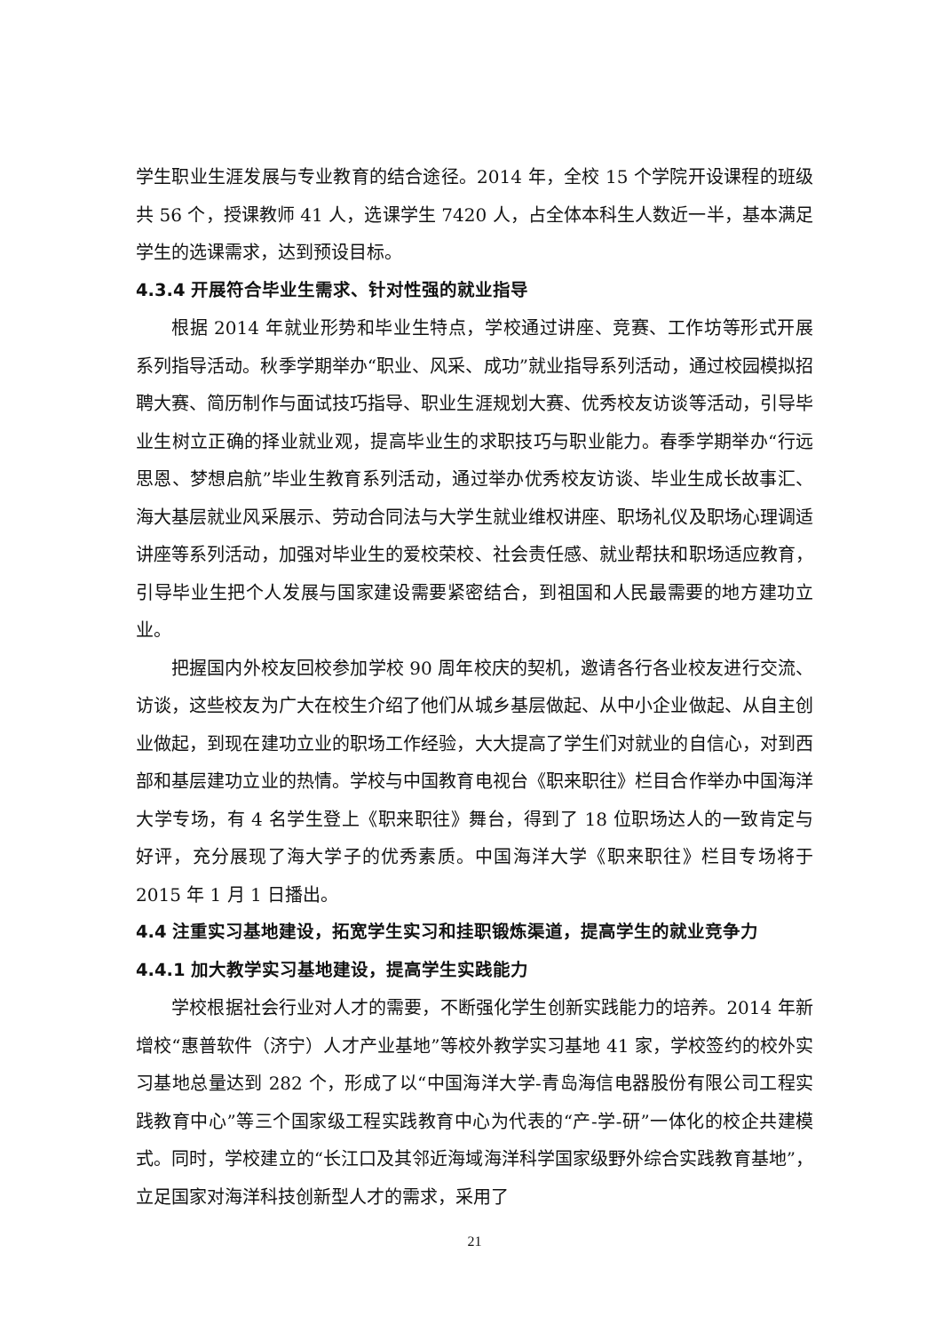学生职业生涯发展与专业教育的结合途径。2014 年，全校 15 个学院开设课程的班级共 56 个，授课教师 41 人，选课学生 7420 人，占全体本科生人数近一半，基本满足学生的选课需求，达到预设目标。
4.3.4 开展符合毕业生需求、针对性强的就业指导
根据 2014 年就业形势和毕业生特点，学校通过讲座、竞赛、工作坊等形式开展系列指导活动。秋季学期举办“职业、风采、成功”就业指导系列活动，通过校园模拟招聘大赛、简历制作与面试技巧指导、职业生涯规划大赛、优秀校友访谈等活动，引导毕业生树立正确的择业就业观，提高毕业生的求职技巧与职业能力。春季学期举办“行远思恩、梦想启航”毕业生教育系列活动，通过举办优秀校友访谈、毕业生成长故事汇、海大基层就业风采展示、劳动合同法与大学生就业维权讲座、职场礼仪及职场心理调适讲座等系列活动，加强对毕业生的爱校荣校、社会责任感、就业帮扶和职场适应教育，引导毕业生把个人发展与国家建设需要紧密结合，到祖国和人民最需要的地方建功立业。
把握国内外校友回校参加学校 90 周年校庆的契机，邀请各行各业校友进行交流、访谈，这些校友为广大在校生介绍了他们从城乡基层做起、从中小企业做起、从自主创业做起，到现在建功立业的职场工作经验，大大提高了学生们对就业的自信心，对到西部和基层建功立业的热情。学校与中国教育电视台《职来职往》栏目合作举办中国海洋大学专场，有 4 名学生登上《职来职往》舞台，得到了 18 位职场达人的一致肯定与好评，充分展现了海大学子的优秀素质。中国海洋大学《职来职往》栏目专场将于 2015 年 1 月 1 日播出。
4.4 注重实习基地建设，拓宽学生实习和挂职锻炼渠道，提高学生的就业竞争力
4.4.1 加大教学实习基地建设，提高学生实践能力
学校根据社会行业对人才的需要，不断强化学生创新实践能力的培养。2014 年新增校“惠普软件（济宁）人才产业基地”等校外教学实习基地 41 家，学校签约的校外实习基地总量达到 282 个，形成了以“中国海洋大学-青岛海信电器股份有限公司工程实践教育中心”等三个国家级工程实践教育中心为代表的“产-学-研”一体化的校企共建模式。同时，学校建立的“长江口及其邻近海域海洋科学国家级野外综合实践教育基地”，立足国家对海洋科技创新型人才的需求，采用了
21